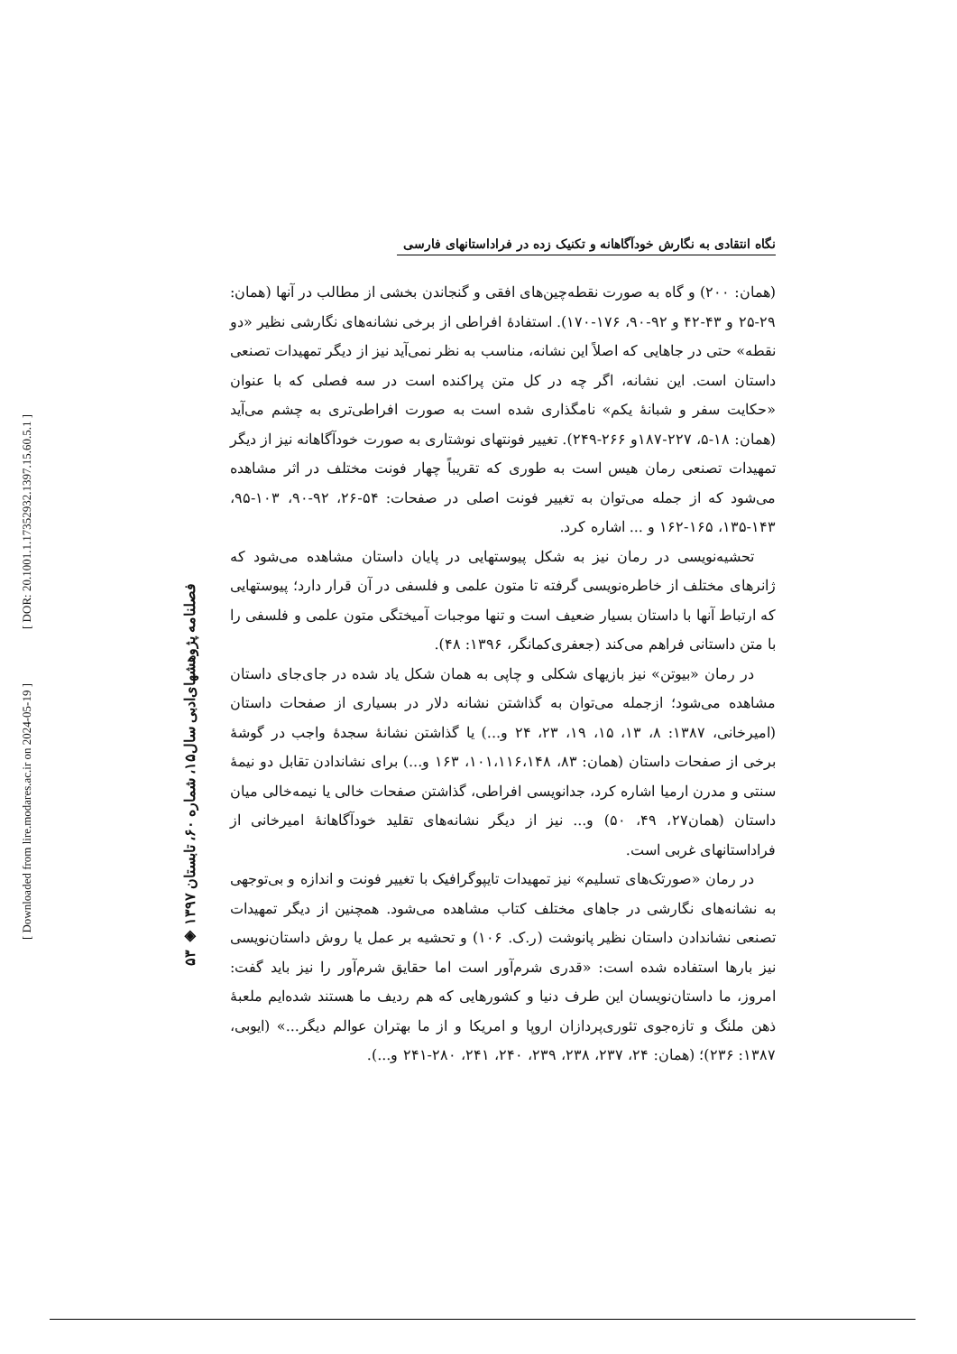[ DOR: 20.1001.1.17352932.1397.15.60.5.1 ]
[ Downloaded from lire.modares.ac.ir on 2024-05-19 ]
۵۳ ◈ فصلنامه پژوهشهای‌ادبی سال۱۵، شماره ۶۰، تابستان ۱۳۹۷
نگاه انتقادی به نگارش خودآگاهانه و تکنیک زده در فراداستانهای فارسی
(همان: ۲۰۰) و گاه به صورت نقطه‌چین‌های افقی و گنجاندن بخشی از مطالب در آنها (همان: ۲۹-۲۵ و ۴۳-۴۲ و ۹۲-۹۰، ۱۷۶-۱۷۰). استفادهٔ افراطی از برخی نشانه‌های نگارشی نظیر «دو نقطه» حتی در جاهایی که اصلاً این نشانه، مناسب به نظر نمی‌آید نیز از دیگر تمهیدات تصنعی داستان است. این نشانه، اگر چه در کل متن پراکنده است در سه فصلی که با عنوان «حکایت سفر و شبانهٔ یکم» نامگذاری شده است به صورت افراطی‌تری به چشم می‌آید (همان: ۱۸-۵، ۲۲۷-۱۸۷و ۲۶۶-۲۴۹). تغییر فونتهای نوشتاری به صورت خودآگاهانه نیز از دیگر تمهیدات تصنعی رمان هیس است به طوری که تقریباً چهار فونت مختلف در اثر مشاهده می‌شود که از جمله می‌توان به تغییر فونت اصلی در صفحات: ۵۴-۲۶، ۹۲-۹۰، ۱۰۳-۹۵، ۱۴۳-۱۳۵، ۱۶۵-۱۶۲ و ... اشاره کرد.
تحشیه‌نویسی در رمان نیز به شکل پیوستهایی در پایان داستان مشاهده می‌شود که ژانرهای مختلف از خاطره‌نویسی گرفته تا متون علمی و فلسفی در آن قرار دارد؛ پیوستهایی که ارتباط آنها با داستان بسیار ضعیف است و تنها موجبات آمیختگی متون علمی و فلسفی را با متن داستانی فراهم می‌کند (جعفری‌کمانگر، ۱۳۹۶: ۴۸).
در رمان «بیوتن» نیز بازیهای شکلی و چاپی به همان شکل یاد شده در جای‌جای داستان مشاهده می‌شود؛ ازجمله می‌توان به گذاشتن نشانه دلار در بسیاری از صفحات داستان (امیرخانی، ۱۳۸۷: ۸، ۱۳، ۱۵، ۱۹، ۲۳، ۲۴ و...) یا گذاشتن نشانهٔ سجدهٔ واجب در گوشهٔ برخی از صفحات داستان (همان: ۸۳، ۱۰۱،۱۱۶،۱۴۸، ۱۶۳ و...) برای نشاندادن تقابل دو نیمهٔ سنتی و مدرن ارمیا اشاره کرد، جدانویسی افراطی، گذاشتن صفحات خالی یا نیمه‌خالی میان داستان (همان۲۷، ۴۹، ۵۰) و... نیز از دیگر نشانه‌های تقلید خودآگاهانهٔ امیرخانی از فراداستانهای غربی است.
در رمان «صورتک‌های تسلیم» نیز تمهیدات تایپوگرافیک با تغییر فونت و اندازه و بی‌توجهی به نشانه‌های نگارشی در جاهای مختلف کتاب مشاهده می‌شود. همچنین از دیگر تمهیدات تصنعی نشاندادن داستان نظیر پانوشت (ر.ک. ۱۰۶) و تحشیه بر عمل یا روش داستان‌نویسی نیز بارها استفاده شده است: «قدری شرم‌آور است اما حقایق شرم‌آور را نیز باید گفت: امروز، ما داستان‌نویسان این طرف دنیا و کشورهایی که هم ردیف ما هستند شده‌ایم ملعبهٔ ذهن ملنگ و تازه‌جوی تئوری‌پردازان اروپا و امریکا و از ما بهتران عوالم دیگر...» (ایوبی، ۱۳۸۷: ۲۳۶)؛ (همان: ۲۴، ۲۳۷، ۲۳۸، ۲۳۹، ۲۴۰، ۲۴۱، ۲۸۰-۲۴۱ و...).